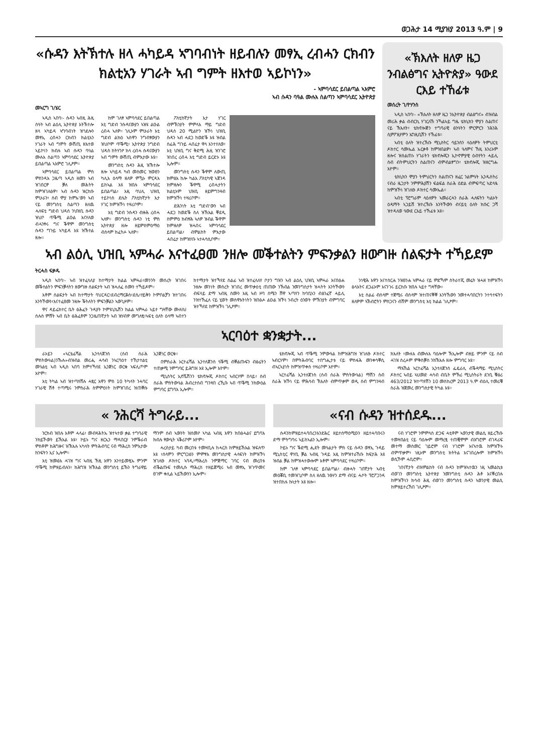ወጋሕታ 14 ሚያዝያ 2013 ዓ.ም | 9
«ሱዳን እትኽተሉ ዘላ ሓካይዳ ኣግባብነት ዘይብሉን መፃኢ ረብሓን ርክብን ክልቲአን ሃገራት ኣብ ግምት ዘእተወ ኣይኮነን»
- ኣምባሳደር ይበልጣል ኣእምሮ
ኣብ ሱዳን ባዓል ሙሉእ ስልጣን ኣምባሳደር ኢትዮጵያ
መኣርግ ገ/ሄር
ኣዲስ ኣበባ፡- ሱዳን ኣብዚ ሕዚ ሰዓት ኣብ ልዕሊ ኢትዮጵያ እትኽተሎ ዘላ ኣካይዳ ኣግባብነት ዝጎደሎን መፃኢ ረብሓን ርክብን ክልቲአን ሃገራት ኣብ ግምት ውሽጢ ዘእተወ ኣይኮነን ክብሉ ኣብ ሱዳን ባዓል ሙሉእ ስልጣን ኣምባሳደር ኢትዮጵያ ይበልጣል ኣእምሮ ገሊፆም።
ኣምባሳደር ይበልጣል ምስ ምስንዳእ ጋዜጣ ኣዲስ ዘመን ኣብ ዝገበርዎ ቓለ መሕትት ከምዝገለፅዎ፣ ኣብ ሱዳን ዝርከቡ ምሁራን፣ ሰብ ሞያ ከምኡ'ውን ኣብ ናይ መንግስቲ ስልጣን ዘለዉ ሓለፍቲ ግድብ ህዳሰ ንህዝቢ ሱዳን ዝህቦ ጥቕሚ ልዑል እናሃለወ ብሓንፃሩ ግና ቕዋም መንግስቲ ሱዳን ግጉይ ኣካይዳ እዩ ዝኽተል ዘሎ።
ከም ገለፃ ኣምባሳደር ይበልጣል እቲ ግድብ ንሱዳናውያን ኣዝዩ ልዑል ረብሓ ኣለዎ። ገሊኦም ምሁራት እቲ ግድብ ልክዕ ኣስዋን ንግብፃውያን ዝህቦም ጥቕሚ፣ ኢትዮጵያ ንግድብ ህዳሰ ከትሃንፆ ከላ ረብሓ ሱዳናውያን ኣብ ግምት ውሽጢ ብምእታው እዩ።
መንግስቲ ሱዳን ሕዚ ዝኽተሎ ዘሎ ኣካይዳ ካብ መስመር ዝወፀን ካሊእ ዕላማ ዘለዎ ምዃኑ ምርዳእ ይከኣል እዩ ዝበሉ ኣምባሳደር ይበልጣል፣ እዚ ባህሊ ህዝቢ ተይኮነስ ድሌት ፖለቲከኛታት እታ ሃገር ከምዝኾነ ተዛሪቦም።
እቲ ግድብ ንሱዳን ብዙሕ ረብሓ ኣለዎ። መንግስቲ ሱዳን ነቲ ምስ ኢትዮጵያ ዘሎ ዘይምስምዕማዕ ብሰላም ክፈትሖ ኣለዎ።
ፖለቲከኛታት እታ ሃገር ብምኽንያት ምምላእ ማይ ግድብ ህዳሰ 20 ሚልዮን ዝኾነ ህዝቢ ሱዳን ኣብ ሓደጋ ከወድቕ እዩ ዝብል ሰፊሕ ግጉይ ሓበሬታ ዋላ እንተሃለወ፣ እቲ ህዝቢ ግና ቅድሚ ሕዚ ዝንገሮ ዝነበረ ረብሓ እቲ ግድብ ይርድኦ እዩ ኢሎም።
መንግስቲ ሱዳን ቕዋም ለውጢ ክምፅእ ከሎ ካልእ ፖለቲካዊ ኣጀንዳ ከምዘሎን ቕዋሚ ረብሓታትን ክልቲኦም ህዝቢ ዘይምግንዛብ ከምዝኾነ ተዛሪቦም።
ድሕንነት እቲ ግድብ'ውን ኣብ ሓደጋ ከወድቕ ስለ ዝኽእል ቐደዲ ስምምዕ ክብፃሕ ኣለዎ ዝብል ቕዋም ከምዘለዎ ዝሓበሩ ኣምባሳደር ይበልጣል፣ ብምልከት ምእታው ሓበሬታ ከምዝሃቡ ኣተሓሳሲቦም።
«ኽእለት ዘለዎ ዜጋ ንብልፅግና ኢትዮጵያ» ዓውደ ርእይ ተኸፊቱ
መሰረት ገ/ዮሃንስ
ኣዲስ ኣበባ፡- «ኽእለት ዘለዎ ዜጋ ንኢትዮጵያ ብልፅግና» ብዝብል መሪሕ ቃል ብብርኪ ሃገርለኸ ንኻልኣይ ግዜ ቴክኒክን ሞያን ስልጠና ናይ ኽእለት፣ ቴክኖሎጅን ተግባራዊ ፅንዓትን ምርምርን ንሕንሕ ሲምፖዚየምን ኤግዚቢሽን ተኸፊቱ።
ኣብቲ ዕለት ዝተረኽቡ ሚኒስትር ሳይንስን ላዕለዎት ትምህርቲ ዶክተር ሳሙኤል ኡርቃቶ ከምዝበልዎ፣ ኣብ ዓለምና ኸዚ እንሪኦም ዘሎና ዝሰልጠኑ ሃገራትን ቴክኖሎጂን ኢኮኖምያዊ ዕብየትን ሓይሊ ሰብ ብትምህርትን ስልጠናን ብምብልፃግን፣ ቴክኖሎጂ ዝዘርግሑ እዮም።
ቴክኒክን ሞያን ትምህርትን ስልጠናን ዘፈር ንልምዓት ኢንዱስትሪ ናብራ ዜጋታት ንምምሕያሽን ፍልፍል ስራሕ ዕድል ብምፍጣር ኣድላዪ ከምዝኾነ ዝገለፁ ዶክተር ሳሙኤል።
ኣብቲ ፕሮግራም ላዕለዎት ኣመራርሓን ስራሕ ሓለፍትን ካልኦት ዕዱማት ኣጋይሽ ዝተረኽቡ እንትኾውን ብናይቲ ዕለት ክቡር ጋሻ ዝተዳለወ ዓውደ ርእይ ተኸፊቱ እዩ።
ኣብ ልዕሊ ህዝቢ ኣምሓራ እናተፈፀመ ንዘሎ መቕተልትን ምፍንቃልን ዘውግዙ ሰልፍታት ተኻይደም
ትርሓስ ፍቃዱ
ኣዲስ ኣበባ፡- ኣብ ዝተፈላለያ ከተማታት ክልል ኣምሓራ፣መንንት መሰረት ዝገበሩ መቕተልትን ምፍንቓላትን ዘውግዙ ሰልፍታት ኣብ ዝሓለፈ ሰሙን ተኻይዶም።
እቶም ሰልፍታት ኣብ ከተማታት ባህርዳር፣ደብረማርቆስ፣ደሴ፣ሃይቅን ኮምቦልቻን ዝተገበሩ እንትኾውን፣እናተፈፀመ ንዘሎ ቕትለትን ምፍንቓልን ኣውጊዞም።
ዋና ዳይሬክተር ቤት ፅሕፈት ጉዳያት ኮምዩኒኬሽን ክልል ኣምሓራ ኣይተ ግዛቸው ሙሉነህ ሰሉስ ምሸት ኣብ ቤት ፅሕፈቶም ንጋዜጠኛታት ኣብ ዝሃብዎ መግለፂ፣ኣፍቲ ዕለት ዕላማ ኣብተን ከተማታት ዝተኻየደ ሰልፊ ኣብ ዝተፈላለየ ቦታን ግዝን ኣብ ልዕሊ ህዝቢ ኣምሓራ እናበፅሐ ንዘሎ መንነት መሰረት ዝገበረ መጥቃዕቲ ጠጠው ንኽብል ንመንግስታት ዝሓትት እንትኾውን ብፍላይ ድማ ኣብዚ ሰሙን እዚ ኣብ ዞባ ሰሜን ሸዋ ኣጣየን ከባቢኣን ብፅንፈኛ ሓይሊ ንዝተኸፈለ ናይ ሂወት መስዋእትነትን ዝበፅሖ ልዑል ዝኾነ ንብረት ዕንወት ምኽንያት ብምግባር ዝተኻየደ ከምዝኾነ ገሊፆም።
ንነዊሕ እዋን እናተሰርሐ ንዝፀንሐ ኣምሓራ ናይ ምድኻም ስትራተጂ መሬት ዝሓዘ ከምዝኾነ ፅላእትና ደጋፊኦም እናንገሩ ይርከቡ ዝበሉ ኣይተ ግዛቸው።
እቲ ሰልፊ ብሰላም ተጀሚሩ ብሰላም ዝተጠናቐቐ እንትኸውን ንመተሓባበርትን ንተሳተፍትን ዘለዎም ኣኽብሮትን ምስጋናን ብሽም መንግስቲ እቲ ክልል ገሊፆም።
ኣርባዕተ ቋንቋታት...
ራኦይን «ኣርቴፊሻል ኢንተለጀንስ (ሰብ ሰራሕ ምስትውዓል)ንኹሉ»ብዝብል መሪሒ ሓሳብ ንኣርባዕተ ተኸታተልቲ መዓልቲ ኣብ ኣዲስ ኣበባ ከምተኻየደ ኢንጅነር ወርቁ ኣፍሊጦም እዮም።
እቲ ትካል ኣብ ዝተጣየሸሉ ሓፂር እዋን ምስ 10 ትካላት ንሓባር ሃገራዊ ሽቶ ተጣሚሩ ንምስራሕ ስምምዕነት ከምዝገበረ ዝጠቐሱ ኢንጅነር ወርቁ።
በምስራሕ ኦርተፊሻል ኢንተለጀንስ ዓቕሚ ብቐልጡፍን ብፅሬትን ተጠቃሚ ንምግባር ይሕግዝ እዩ ኢሎም እዮም።
ሚኒስትር ኢኖቬሽንን ቴክኖሎጂ ዶክተር ኣብርሃም በላይ፣ ሰብ ሰራሕ ምስትውዓል ሕብረተሰብ ግንዛበ ረኺቡ ኣብ ጥቕሚ ንክውዕል ምግባር ይግባእ ኢሎም።
ቴክኖሎጂ ኣብ ጥቕሚ ንምውዓል ከምዝሕግዝ ዝገለፁ ዶክተር ኣብርሃም፣ በምትሕብባር ተበግሒታቱ ናይ ምስፋሕ መንቀሳቐሲ ብኣርኣያነት ከምዝጥቀስ ተዛሪቦም እዮም።
ኣርተፊሻል ኢንተለጀንስ (ሰብ ሰራሕ ምስትውዓል) ማሽን ሰብ ሰራሕ ዝኾነ ናይ ምሕሳብ ኽእለት ብምጥቃም ወዲ ሰብ ምግንዛብ ክእለት ፣ሙሉእ ብሙሉእ ባዕሎም ኽኢሎም ብዘይ ምንም ናይ ሰብ ሓገዝ ስረሖም ምቅስቓስ ንክኽእሉ ዘሎ ምግባር እዩ።
ማእኸል ኣርተፊሻል ኢንተለጀንስ ፌዴራሊ ብቕዳማይ ሚኒስትር ዶክተር ኣብይ ኣህመድ ሓሳብ ብቤት ምኽሪ ሚኒስትራት ደንቢ ቑፅሪ 463/2012 ዝተጣየሸን 10 መስከረም 2013 ዓ.ም ብዕሊ ተመሪቑ ስራሕ ዝጀመረ መንግስታዊ ትካል እዩ።
« ንሕርሻ ትግራይ...
ንርክብ ዝበሉ እቶም ሓላፊ፣ መብዛሕትኡ ዝተኣተወ ቃል ተግባራዊ ንክይኾውን ይኽእል እዩ፣ ኮይኑ ግና ዘርኢን ማዳበርያ ንምቕራብ ምስቶም ክሕግዙና ዝኽእሉ ኣካላት ምትሕብባር ናብ ማሕረስ ንምእታው ከንፍትን ኢና ኢሎም።
እቲ ዝመፅእ ሓገዝ ግና ኣብዚ ኸዚ እዋን እንተይመፂኡ ምንም ጥቕሚ ከምዘይብሉን፣ ክሕግዝ ዝኽእል መንግስቲ ይኹን ትግራዋይ ማንም ሰብ ኣውንት ዝሰመዖ ኣካል ኣብዚ እዋን ክበፅሓልና ይግባእ ክብሉ ፃውዒት ኣቕሪቦም እዮም።
ሓረስታይ ካብ መረበቱ ተመዛቢሉ ከሓርስ ከምዘይኽእል ዝፍለጥ እዩ ፣ሰላምን ምርግጋፅን ምምፃእ መንግስታዊ ሓላፍነት ከምዝኾነ ዝገለፁ ዶክተር ኣባዲ፣ማሕረስ ንምጅማር ገባር ናብ መረበቱ ብቕልጡፍ ተመሊሱ ማሕረስ ተዘይጀሚሩ ኣብ መፃኢ ዝገጥመና ፀገም ቀሊል ኣይኸውንን ኢሎም።
«ናብ ሱዳን ዝተሰደዱ...
ሱዳንከምዘይተሓባበረንእንድሕር ዘይተሰማዕሚዑን ዘይተሓባበሩን ድማ ምትግባሩ ኣይከኣልን ኢሎም።
ኮይኑ ግና ቕድሚ ሒደት መዓልታት ምስ ናይ ሱዳን ወፃኢ ጉዳይ ሚኒስቲር ዋሃቢ ቓል ኣብዚ ጉዳይ እዚ ከምዝተራኸቡ ክፍታሕ እዩ ዝብል ቓል ከምዝሓተውሎም እቶም ኣምባሳደር ተዛሪቦም።
ከም ገለፃ ኣምባሳደር ይበልጣል፣ ብዙሓት ገበኛታት ኣብቲ መዕቖቢ ተመዝጊቦም ስለ ዘለዉ ንፁሃን ድማ ብናይ ሓሶት ፕሮፖጋንዳ ዝተበከሉ ኩነታት እዩ ዘሎ።
ናብ ሃገሮም ንምምላስ ድጋፍ ሓቲቶም ኣወንታዊ መልሲ ዘይረኸቡ ተመዛበልቲ ናይ ባዕሎም መማረፂ ተጠቒሞም ብእግሮም ብገዳሪፍ መተማ መስመር ገይሮም ናብ ሃገሮም እናኣተዉ ከምዝኾኑ ብምጥቃም፣ ነዚኦም መንግስቲ ክትትል እናገበረሎም ከምዝኾነ ወሲኾም ሓቢሮም።
ገበናኛታት ብዝምልከት ናብ ሱዳን ከምዝኣተዉን ነዚ ኣመልኪቱ ብወገን መንግስቲ ኢትዮጵያ ንመንግስቲ ሱዳን ሕቶ እናቐረበሉ ከምዝኾነን ክሳብ ሕዚ ብወገን መንግስቲ ሱዳን ኣወንታዊ መልሲ ከምዘይተረኸበ ገሊፆም።